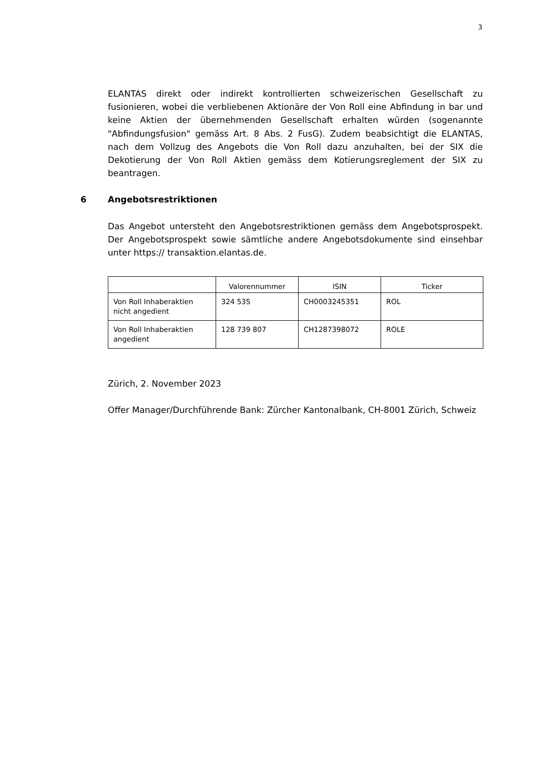3
ELANTAS direkt oder indirekt kontrollierten schweizerischen Gesellschaft zu fusionieren, wobei die verbliebenen Aktionäre der Von Roll eine Abfindung in bar und keine Aktien der übernehmenden Gesellschaft erhalten würden (sogenannte "Abfindungsfusion" gemäss Art. 8 Abs. 2 FusG). Zudem beabsichtigt die ELANTAS, nach dem Vollzug des Angebots die Von Roll dazu anzuhalten, bei der SIX die Dekotierung der Von Roll Aktien gemäss dem Kotierungsreglement der SIX zu beantragen.
6 Angebotsrestriktionen
Das Angebot untersteht den Angebotsrestriktionen gemäss dem Angebotsprospekt. Der Angebotsprospekt sowie sämtliche andere Angebotsdokumente sind einsehbar unter https:// transaktion.elantas.de.
| | Valorennummer | ISIN | Ticker |
| --- | --- | --- | --- |
| Von Roll Inhaberaktien nicht angedient | 324 535 | CH0003245351 | ROL |
| Von Roll Inhaberaktien angedient | 128 739 807 | CH1287398072 | ROLE |
Zürich, 2. November 2023
Offer Manager/Durchführende Bank: Zürcher Kantonalbank, CH-8001 Zürich, Schweiz